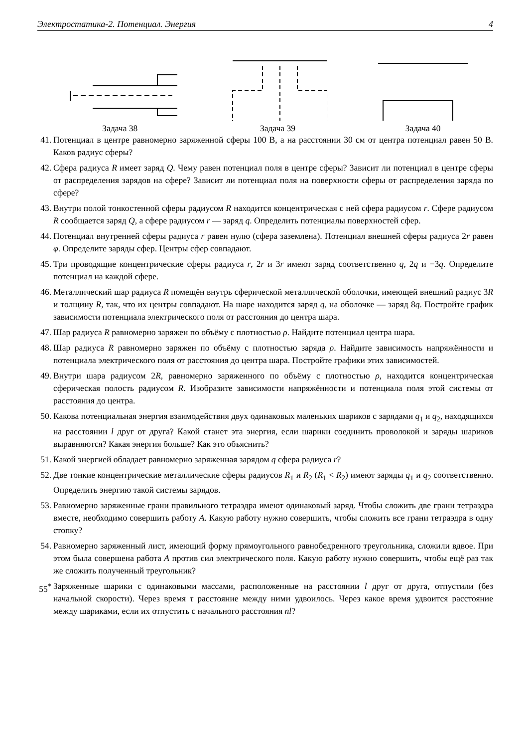Электростатика-2. Потенциал. Энергия 4
Задача 38 Задача 39 Задача 40
41. Потенциал в центре равномерно заряженной сферы 100 В, а на расстоянии 30 см от центра потенциал равен 50 В. Каков радиус сферы?
42. Сфера радиуса R имеет заряд Q. Чему равен потенциал поля в центре сферы? Зависит ли потенциал в центре сферы от распределения зарядов на сфере? Зависит ли потенциал поля на поверхности сферы от распределения заряда по сфере?
43. Внутри полой тонкостенной сферы радиусом R находится концентрическая с ней сфера радиусом r. Сфере радиусом R сообщается заряд Q, а сфере радиусом r — заряд q. Определить потенциалы поверхностей сфер.
44. Потенциал внутренней сферы радиуса r равен нулю (сфера заземлена). Потенциал внешней сферы радиуса 2r равен φ. Определите заряды сфер. Центры сфер совпадают.
45. Три проводящие концентрические сферы радиуса r, 2r и 3r имеют заряд соответственно q, 2q и −3q. Определите потенциал на каждой сфере.
46. Металлический шар радиуса R помещён внутрь сферической металлической оболочки, имеющей внешний радиус 3R и толщину R, так, что их центры совпадают. На шаре находится заряд q, на оболочке — заряд 8q. Постройте график зависимости потенциала электрического поля от расстояния до центра шара.
47. Шар радиуса R равномерно заряжен по объёму с плотностью ρ. Найдите потенциал центра шара.
48. Шар радиуса R равномерно заряжен по объёму с плотностью заряда ρ. Найдите зависимость напряжённости и потенциала электрического поля от расстояния до центра шара. Постройте графики этих зависимостей.
49. Внутри шара радиусом 2R, равномерно заряженного по объёму с плотностью ρ, находится концентрическая сферическая полость радиусом R. Изобразите зависимости напряжённости и потенциала поля этой системы от расстояния до центра.
50. Какова потенциальная энергия взаимодействия двух одинаковых маленьких шариков с зарядами q<sub>1</sub> и q<sub>2</sub>, находящихся на расстоянии l друг от друга? Какой станет эта энергия, если шарики соединить проволокой и заряды шариков выравняются? Какая энергия больше? Как это объяснить?
51. Какой энергией обладает равномерно заряженная зарядом q сфера радиуса r?
52. Две тонкие концентрические металлические сферы радиусов R<sub>1</sub> и R<sub>2</sub> (R<sub>1</sub> < R<sub>2</sub>) имеют заряды q<sub>1</sub> и q<sub>2</sub> соответственно. Определить энергию такой системы зарядов.
53. Равномерно заряженные грани правильного тетраэдра имеют одинаковый заряд. Чтобы сложить две грани тетраэдра вместе, необходимо совершить работу A. Какую работу нужно совершить, чтобы сложить все грани тетраэдра в одну стопку?
54. Равномерно заряженный лист, имеющий форму прямоугольного равнобедренного треугольника, сложили вдвое. При этом была совершена работа A против сил электрического поля. Какую работу нужно совершить, чтобы ещё раз так же сложить полученный треугольник?
55<sup>*</sup> Заряженные шарики с одинаковыми массами, расположенные на расстоянии l друг от друга, отпустили (без начальной скорости). Через время τ расстояние между ними удвоилось. Через какое время удвоится расстояние между шариками, если их отпустить с начального расстояния nl?